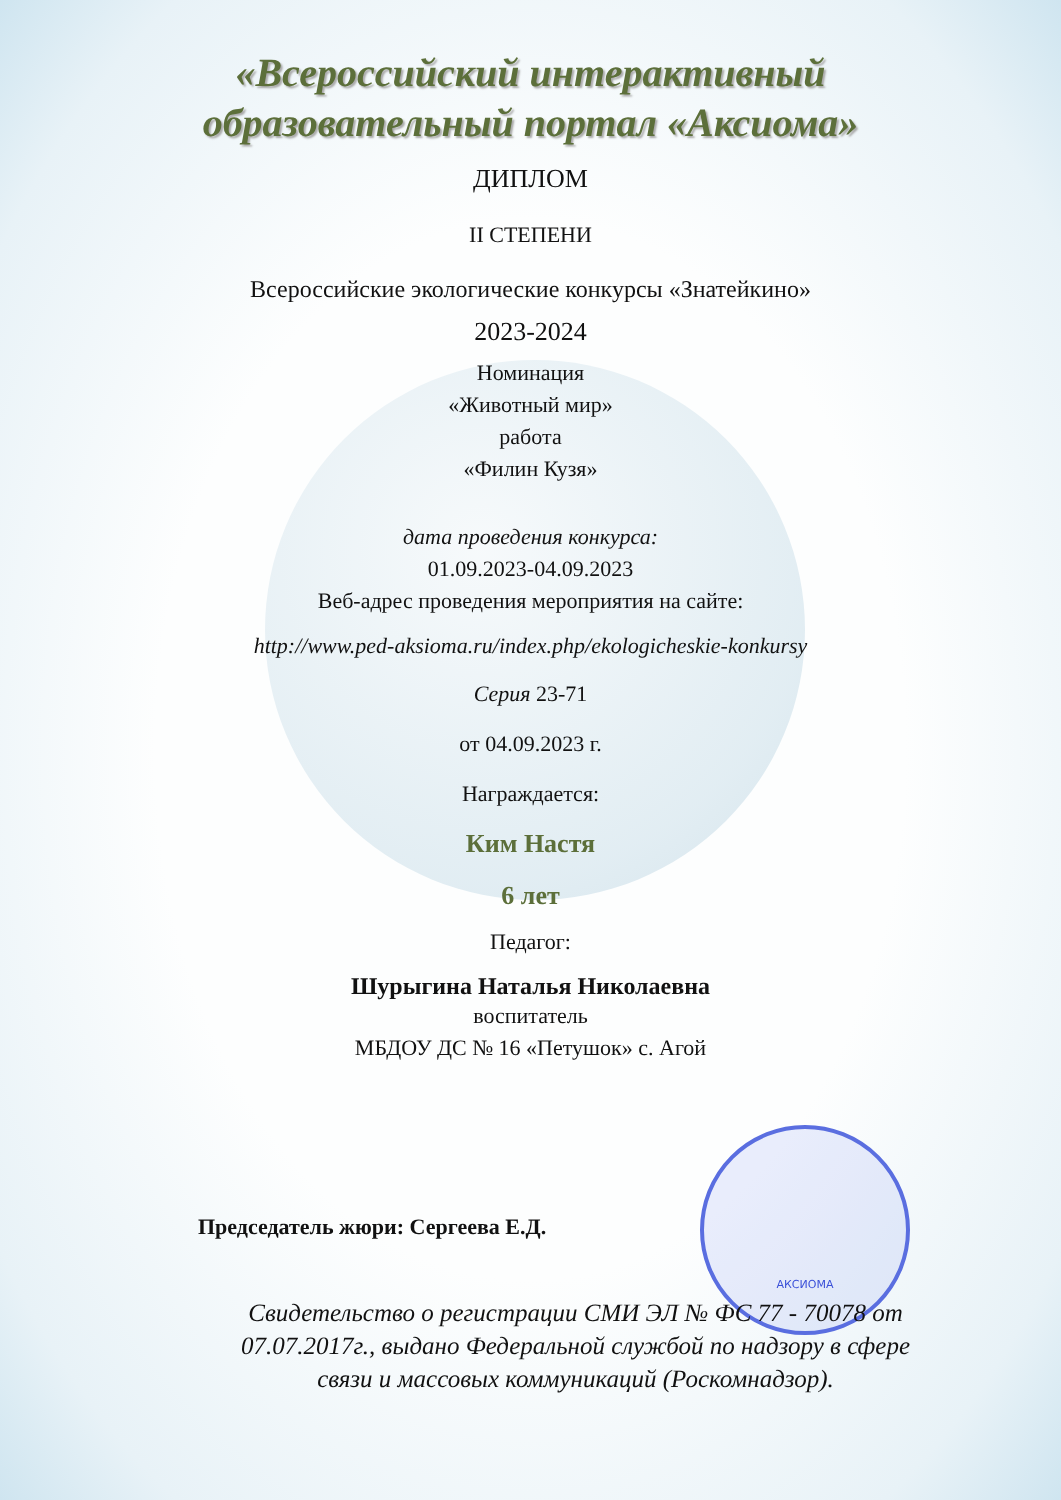АКСИОМА
«Всероссийский интерактивный
образовательный портал «Аксиома»
ДИПЛОМ
II СТЕПЕНИ
Всероссийские экологические конкурсы «Знатейкино»
2023-2024
Номинация
«Животный мир»
работа
«Филин Кузя»
дата проведения конкурса:
01.09.2023-04.09.2023
Веб-адрес проведения мероприятия на сайте:
http://www.ped-aksioma.ru/index.php/ekologicheskie-konkursy
Серия 23-71
от 04.09.2023 г.
Награждается:
Ким Настя
6 лет
Педагог:
Шурыгина Наталья Николаевна
воспитатель
МБДОУ ДС № 16 «Петушок» с. Агой
Председатель жюри: Сергеева Е.Д.
Свидетельство о регистрации СМИ ЭЛ № ФС 77 - 70078 от
07.07.2017г., выдано Федеральной службой по надзору в сфере
связи и массовых коммуникаций (Роскомнадзор).